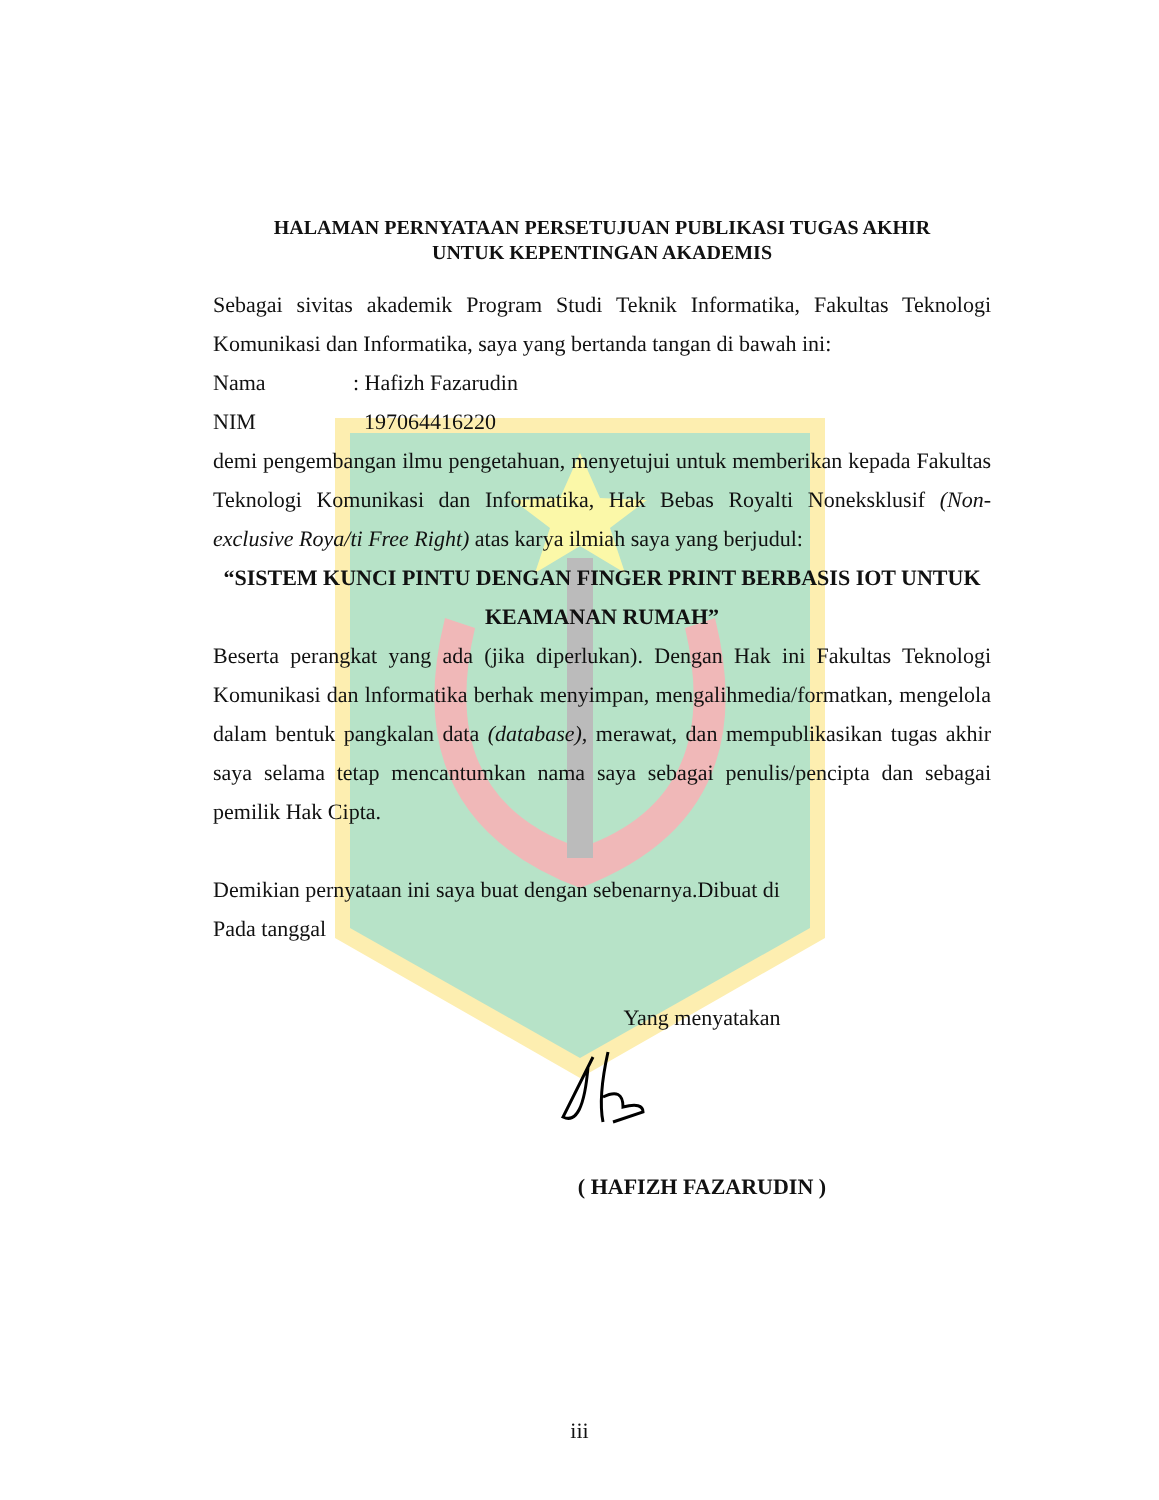HALAMAN PERNYATAAN PERSETUJUAN PUBLIKASI TUGAS AKHIR
UNTUK KEPENTINGAN AKADEMIS
Sebagai sivitas akademik Program Studi Teknik Informatika, Fakultas Teknologi Komunikasi dan Informatika, saya yang bertanda tangan di bawah ini:
Nama: Hafizh Fazarudin
NIM 197064416220
demi pengembangan ilmu pengetahuan, menyetujui untuk memberikan kepada Fakultas Teknologi Komunikasi dan Informatika, Hak Bebas Royalti Noneksklusif (Non-exclusive Roya/ti Free Right) atas karya ilmiah saya yang berjudul:
“SISTEM KUNCI PINTU DENGAN FINGER PRINT BERBASIS IOT UNTUK KEAMANAN RUMAH”
Beserta perangkat yang ada (jika diperlukan). Dengan Hak ini Fakultas Teknologi Komunikasi dan lnformatika berhak menyimpan, mengalihmedia/formatkan, mengelola dalam bentuk pangkalan data (database), merawat, dan mempublikasikan tugas akhir saya selama tetap mencantumkan nama saya sebagai penulis/pencipta dan sebagai pemilik Hak Cipta.
Demikian pernyataan ini saya buat dengan sebenarnya.Dibuat di
Pada tanggal
Yang menyatakan
( HAFIZH FAZARUDIN )
iii